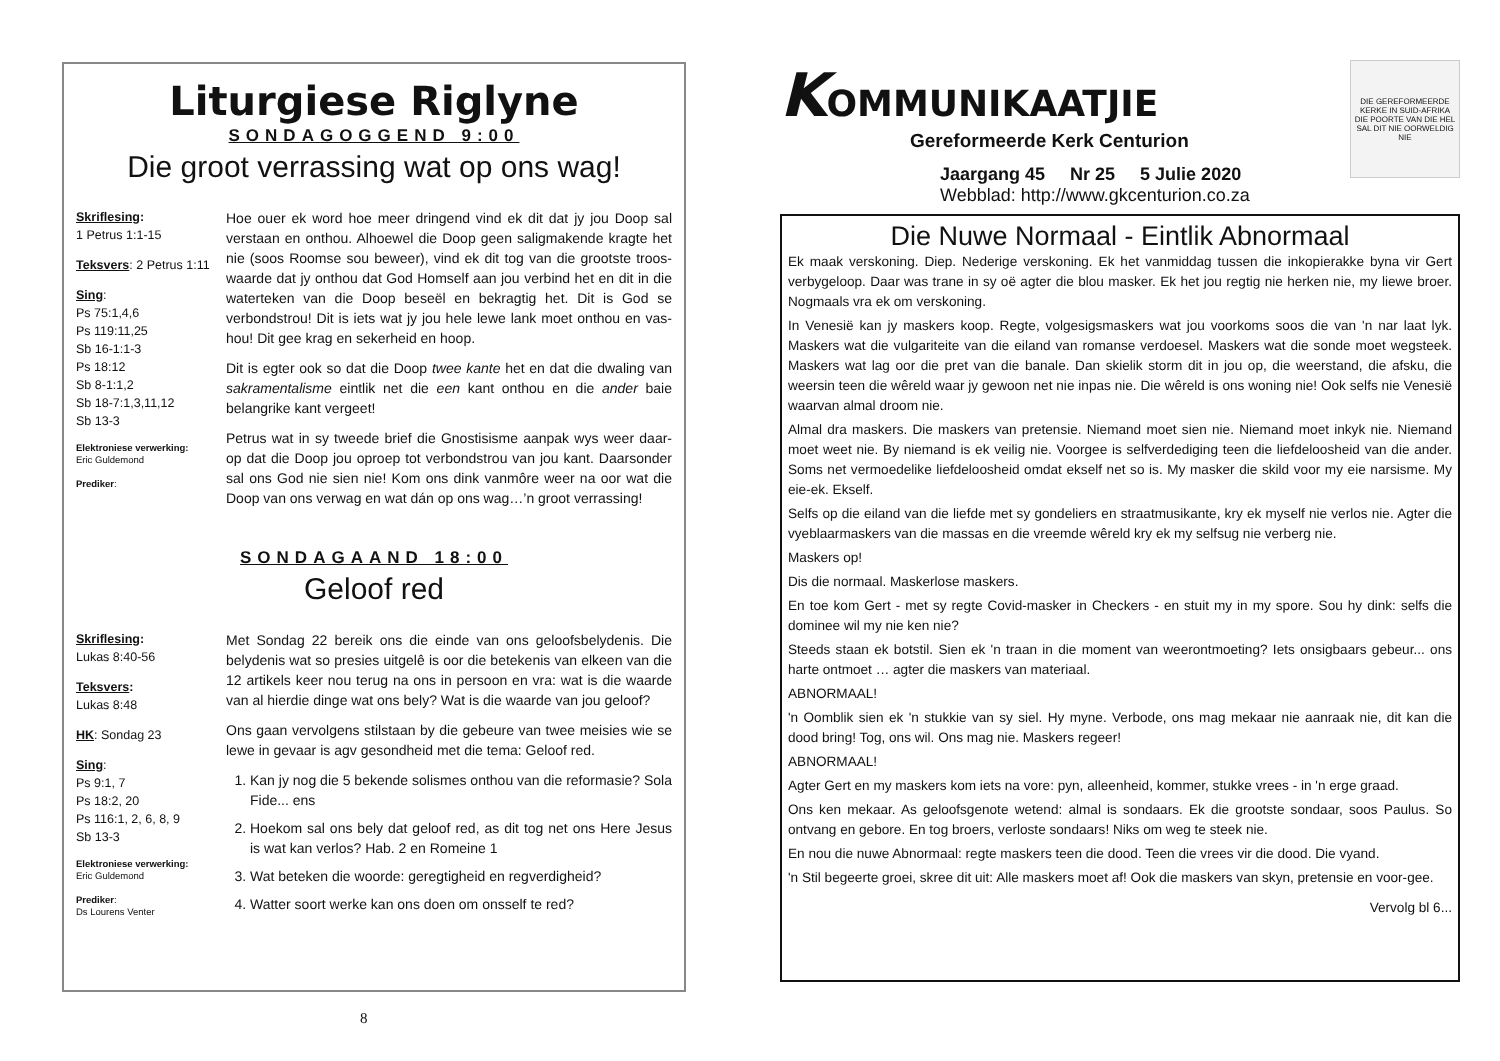Liturgiese Riglyne
SONDAGOGGEND 9:00
Die groot verrassing wat op ons wag!
Skriflesing:
1 Petrus 1:1-15
Teksvers: 2 Petrus 1:11
Sing:
Ps 75:1,4,6
Ps 119:11,25
Sb 16-1:1-3
Ps 18:12
Sb 8-1:1,2
Sb 18-7:1,3,11,12
Sb 13-3
Elektroniese verwerking:
Eric Guldemond
Prediker:
Hoe ouer ek word hoe meer dringend vind ek dit dat jy jou Doop sal verstaan en onthou. Alhoewel die Doop geen saligmakende kragte het nie (soos Roomse sou beweer), vind ek dit tog van die grootste troos-waarde dat jy onthou dat God Homself aan jou verbind het en dit in die waterteken van die Doop beseël en bekragtig het. Dit is God se verbondstrou! Dit is iets wat jy jou hele lewe lank moet onthou en vas-hou! Dit gee krag en sekerheid en hoop.
Dit is egter ook so dat die Doop twee kante het en dat die dwaling van sakramentalisme eintlik net die een kant onthou en die ander baie belangrike kant vergeet!
Petrus wat in sy tweede brief die Gnostisisme aanpak wys weer daar-op dat die Doop jou oproep tot verbondstrou van jou kant. Daarsonder sal ons God nie sien nie! Kom ons dink vanmôre weer na oor wat die Doop van ons verwag en wat dán op ons wag…’n groot verrassing!
SONDAGAAND 18:00
Geloof red
Skriflesing:
Lukas 8:40-56
Teksvers:
Lukas 8:48
HK: Sondag 23
Sing:
Ps 9:1, 7
Ps 18:2, 20
Ps 116:1, 2, 6, 8, 9
Sb 13-3
Elektroniese verwerking:
Eric Guldemond
Prediker:
Ds Lourens Venter
Met Sondag 22 bereik ons die einde van ons geloofsbelydenis. Die belydenis wat so presies uitgelê is oor die betekenis van elkeen van die 12 artikels keer nou terug na ons in persoon en vra: wat is die waarde van al hierdie dinge wat ons bely? Wat is die waarde van jou geloof?
Ons gaan vervolgens stilstaan by die gebeure van twee meisies wie se lewe in gevaar is agv gesondheid met die tema: Geloof red.
1. Kan jy nog die 5 bekende solismes onthou van die reformasie? Sola Fide... ens
2. Hoekom sal ons bely dat geloof red, as dit tog net ons Here Jesus is wat kan verlos? Hab. 2 en Romeine 1
3. Wat beteken die woorde: geregtigheid en regverdigheid?
4. Watter soort werke kan ons doen om onsself te red?
8
KOMMUNIKAATJIE
Gereformeerde Kerk Centurion
Jaargang 45 Nr 25 5 Julie 2020
Webblad: http://www.gkcenturion.co.za
DIE GEREFORMEERDE KERKE IN SUID-AFRIKA
DIE POORTE VAN DIE HEL SAL DIT NIE OORWELDIG NIE
Die Nuwe Normaal - Eintlik Abnormaal
Ek maak verskoning. Diep. Nederige verskoning. Ek het vanmiddag tussen die inkopierakke byna vir Gert verbygeloop. Daar was trane in sy oë agter die blou masker. Ek het jou regtig nie herken nie, my liewe broer. Nogmaals vra ek om verskoning.
In Venesië kan jy maskers koop. Regte, volgesigsmaskers wat jou voorkoms soos die van 'n nar laat lyk. Maskers wat die vulgariteite van die eiland van romanse verdoesel. Maskers wat die sonde moet wegsteek. Maskers wat lag oor die pret van die banale. Dan skielik storm dit in jou op, die weerstand, die afsku, die weersin teen die wêreld waar jy gewoon net nie inpas nie. Die wêreld is ons woning nie! Ook selfs nie Venesië waarvan almal droom nie.
Almal dra maskers. Die maskers van pretensie. Niemand moet sien nie. Niemand moet inkyk nie. Niemand moet weet nie. By niemand is ek veilig nie. Voorgee is selfverdediging teen die liefdeloosheid van die ander. Soms net vermoedelike liefdeloosheid omdat ekself net so is. My masker die skild voor my eie narsisme. My eie-ek. Ekself.
Selfs op die eiland van die liefde met sy gondeliers en straatmusikante, kry ek myself nie verlos nie. Agter die vyeblaarmaskers van die massas en die vreemde wêreld kry ek my selfsug nie verberg nie.
Maskers op!
Dis die normaal. Maskerlose maskers.
En toe kom Gert - met sy regte Covid-masker in Checkers - en stuit my in my spore. Sou hy dink: selfs die dominee wil my nie ken nie?
Steeds staan ek botstil. Sien ek 'n traan in die moment van weerontmoeting? Iets onsigbaars gebeur... ons harte ontmoet … agter die maskers van materiaal.
ABNORMAAL!
'n Oomblik sien ek 'n stukkie van sy siel. Hy myne. Verbode, ons mag mekaar nie aanraak nie, dit kan die dood bring! Tog, ons wil. Ons mag nie. Maskers regeer!
ABNORMAAL!
Agter Gert en my maskers kom iets na vore: pyn, alleenheid, kommer, stukke vrees - in 'n erge graad.
Ons ken mekaar. As geloofsgenote wetend: almal is sondaars. Ek die grootste sondaar, soos Paulus. So ontvang en gebore. En tog broers, verloste sondaars! Niks om weg te steek nie.
En nou die nuwe Abnormaal: regte maskers teen die dood. Teen die vrees vir die dood. Die vyand.
'n Stil begeerte groei, skree dit uit: Alle maskers moet af! Ook die maskers van skyn, pretensie en voor-gee.
Vervolg bl 6...